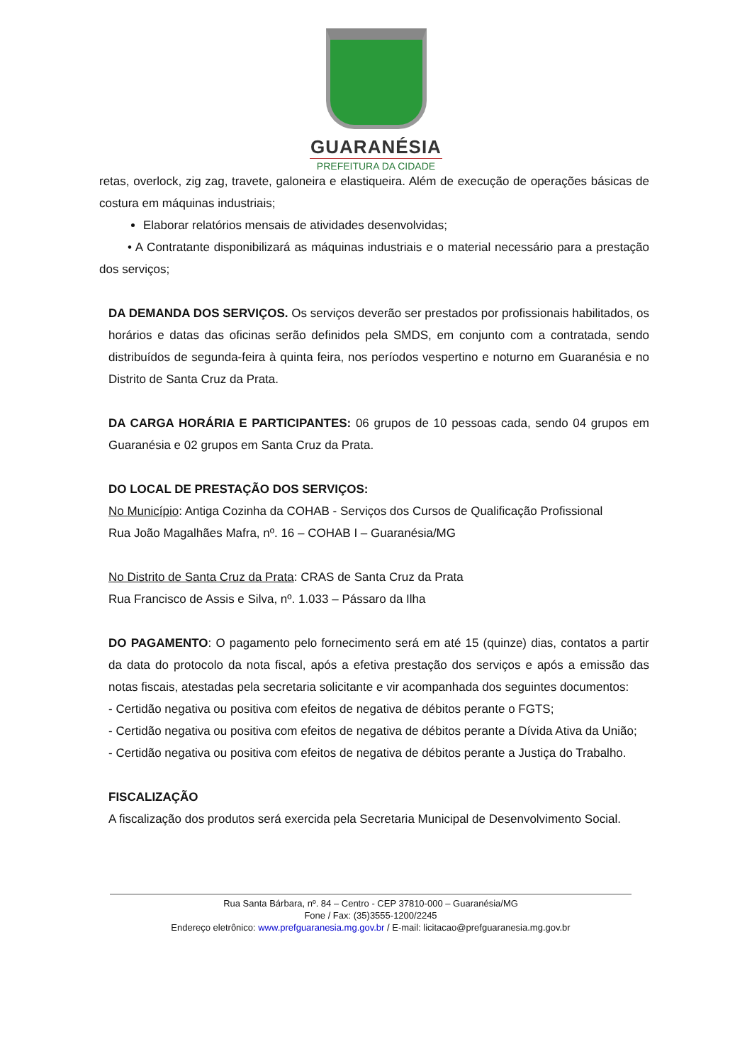GUARANÉSIA
PREFEITURA DA CIDADE
retas, overlock, zig zag, travete, galoneira e elastiqueira. Além de execução de operações básicas de costura em máquinas industriais;
Elaborar relatórios mensais de atividades desenvolvidas;
• A Contratante disponibilizará as máquinas industriais e o material necessário para a prestação dos serviços;
DA DEMANDA DOS SERVIÇOS. Os serviços deverão ser prestados por profissionais habilitados, os horários e datas das oficinas serão definidos pela SMDS, em conjunto com a contratada, sendo distribuídos de segunda-feira à quinta feira, nos períodos vespertino e noturno em Guaranésia e no Distrito de Santa Cruz da Prata.
DA CARGA HORÁRIA E PARTICIPANTES: 06 grupos de 10 pessoas cada, sendo 04 grupos em Guaranésia e 02 grupos em Santa Cruz da Prata.
DO LOCAL DE PRESTAÇÃO DOS SERVIÇOS:
No Município: Antiga Cozinha da COHAB - Serviços dos Cursos de Qualificação Profissional
Rua João Magalhães Mafra, nº. 16 – COHAB I – Guaranésia/MG
No Distrito de Santa Cruz da Prata: CRAS de Santa Cruz da Prata
Rua Francisco de Assis e Silva, nº. 1.033 – Pássaro da Ilha
DO PAGAMENTO: O pagamento pelo fornecimento será em até 15 (quinze) dias, contatos a partir da data do protocolo da nota fiscal, após a efetiva prestação dos serviços e após a emissão das notas fiscais, atestadas pela secretaria solicitante e vir acompanhada dos seguintes documentos:
- Certidão negativa ou positiva com efeitos de negativa de débitos perante o FGTS;
- Certidão negativa ou positiva com efeitos de negativa de débitos perante a Dívida Ativa da União;
- Certidão negativa ou positiva com efeitos de negativa de débitos perante a Justiça do Trabalho.
FISCALIZAÇÃO
A fiscalização dos produtos será exercida pela Secretaria Municipal de Desenvolvimento Social.
Rua Santa Bárbara, nº. 84 – Centro - CEP 37810-000 – Guaranésia/MG
Fone / Fax: (35)3555-1200/2245
Endereço eletrônico: www.prefguaranesia.mg.gov.br / E-mail: licitacao@prefguaranesia.mg.gov.br